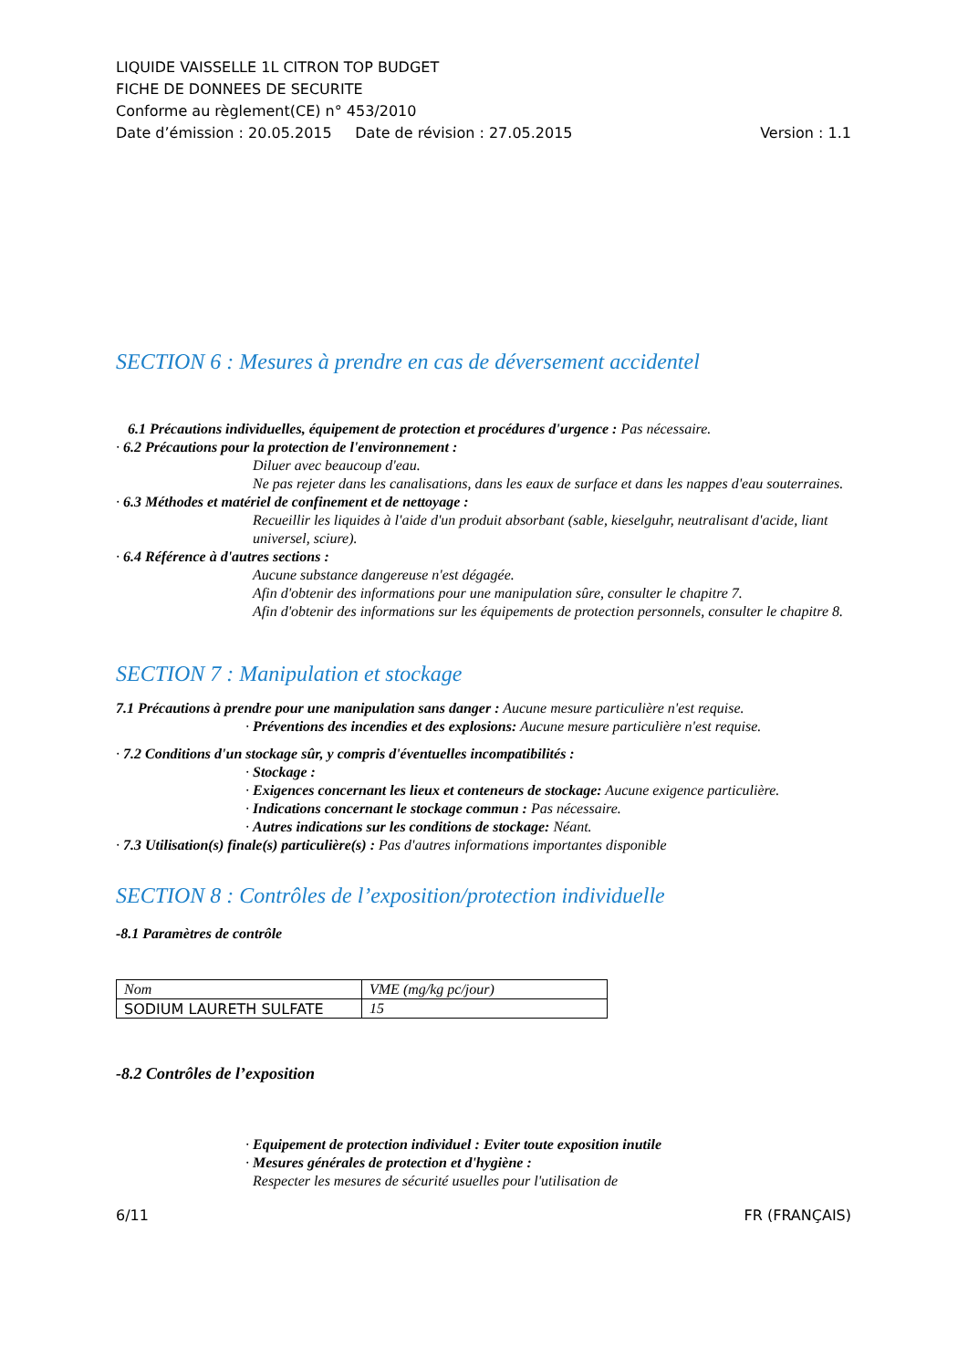LIQUIDE VAISSELLE 1L CITRON TOP BUDGET
FICHE DE DONNEES DE SECURITE
Conforme au règlement(CE) n° 453/2010
Date d’émission : 20.05.2015 Date de révision : 27.05.2015 Version : 1.1
SECTION 6 : Mesures à prendre en cas de déversement accidentel
6.1 Précautions individuelles, équipement de protection et procédures d'urgence : Pas nécessaire.
· 6.2 Précautions pour la protection de l'environnement :
Diluer avec beaucoup d'eau.
Ne pas rejeter dans les canalisations, dans les eaux de surface et dans les nappes d'eau souterraines.
· 6.3 Méthodes et matériel de confinement et de nettoyage :
Recueillir les liquides à l'aide d'un produit absorbant (sable, kieselguhr, neutralisant d'acide, liant universel, sciure).
· 6.4 Référence à d'autres sections :
Aucune substance dangereuse n'est dégagée.
Afin d'obtenir des informations pour une manipulation sûre, consulter le chapitre 7.
Afin d'obtenir des informations sur les équipements de protection personnels, consulter le chapitre 8.
SECTION 7 : Manipulation et stockage
7.1 Précautions à prendre pour une manipulation sans danger : Aucune mesure particulière n'est requise.
· Préventions des incendies et des explosions: Aucune mesure particulière n'est requise.
· 7.2 Conditions d'un stockage sûr, y compris d'éventuelles incompatibilités :
· Stockage :
· Exigences concernant les lieux et conteneurs de stockage: Aucune exigence particulière.
· Indications concernant le stockage commun : Pas nécessaire.
· Autres indications sur les conditions de stockage: Néant.
· 7.3 Utilisation(s) finale(s) particulière(s) : Pas d'autres informations importantes disponible
SECTION 8 : Contrôles de l’exposition/protection individuelle
-8.1 Paramètres de contrôle
| Nom | VME (mg/kg pc/jour) |
| SODIUM LAURETH SULFATE | 15 |
-8.2 Contrôles de l’exposition
· Equipement de protection individuel : Eviter toute exposition inutile
· Mesures générales de protection et d'hygiène :
Respecter les mesures de sécurité usuelles pour l'utilisation de
6/11 FR (FRANÇAIS)